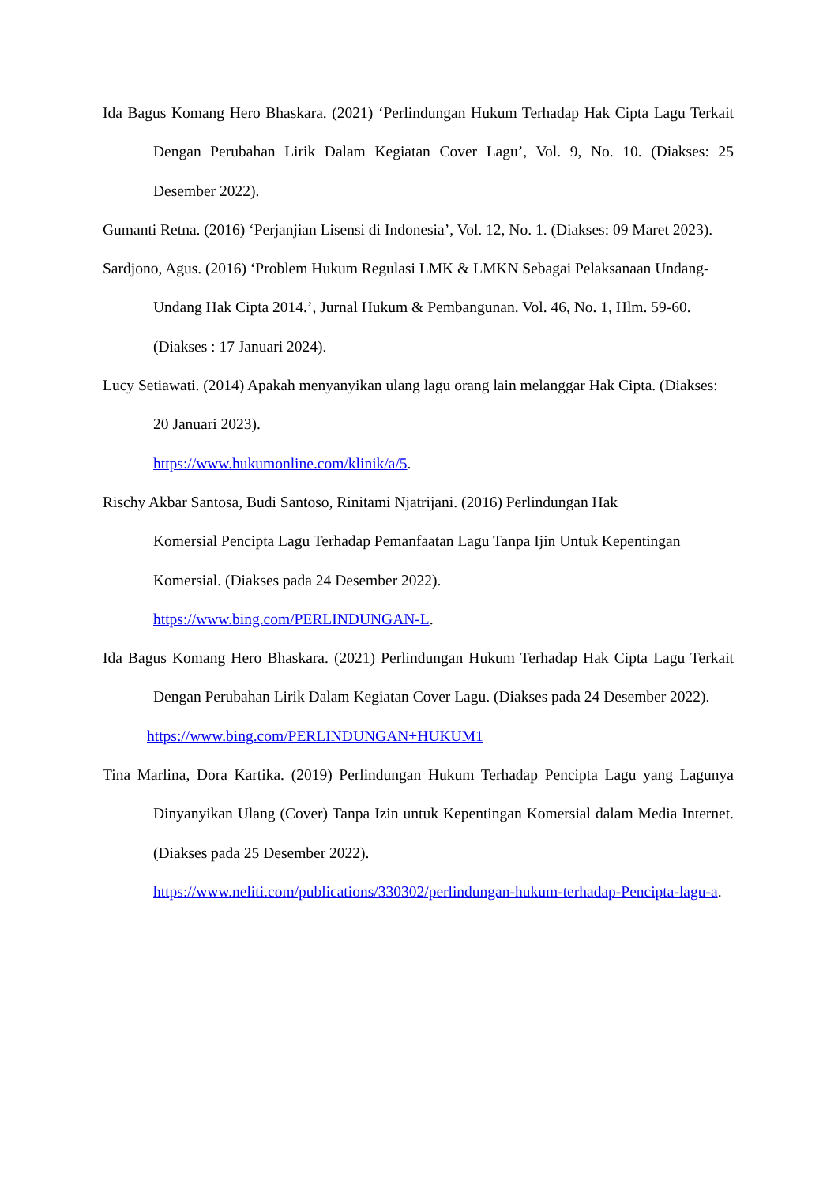Ida Bagus Komang Hero Bhaskara. (2021) ‘Perlindungan Hukum Terhadap Hak Cipta Lagu Terkait Dengan Perubahan Lirik Dalam Kegiatan Cover Lagu’, Vol. 9, No. 10. (Diakses: 25 Desember 2022).
Gumanti Retna. (2016) ‘Perjanjian Lisensi di Indonesia’, Vol. 12, No. 1. (Diakses: 09 Maret 2023).
Sardjono, Agus. (2016) ‘Problem Hukum Regulasi LMK & LMKN Sebagai Pelaksanaan Undang-Undang Hak Cipta 2014.’, Jurnal Hukum & Pembangunan. Vol. 46, No. 1, Hlm. 59-60. (Diakses : 17 Januari 2024).
Lucy Setiawati. (2014) Apakah menyanyikan ulang lagu orang lain melanggar Hak Cipta. (Diakses: 20 Januari 2023).
https://www.hukumonline.com/klinik/a/5.
Rischy Akbar Santosa, Budi Santoso, Rinitami Njatrijani. (2016) Perlindungan Hak
Komersial Pencipta Lagu Terhadap Pemanfaatan Lagu Tanpa Ijin Untuk Kepentingan Komersial. (Diakses pada 24 Desember 2022).
https://www.bing.com/PERLINDUNGAN-L.
Ida Bagus Komang Hero Bhaskara. (2021) Perlindungan Hukum Terhadap Hak Cipta Lagu Terkait Dengan Perubahan Lirik Dalam Kegiatan Cover Lagu. (Diakses pada 24 Desember 2022).
https://www.bing.com/PERLINDUNGAN+HUKUM1
Tina Marlina, Dora Kartika. (2019) Perlindungan Hukum Terhadap Pencipta Lagu yang Lagunya Dinyanyikan Ulang (Cover) Tanpa Izin untuk Kepentingan Komersial dalam Media Internet. (Diakses pada 25 Desember 2022).
https://www.neliti.com/publications/330302/perlindungan-hukum-terhadap-Pencipta-lagu-a.